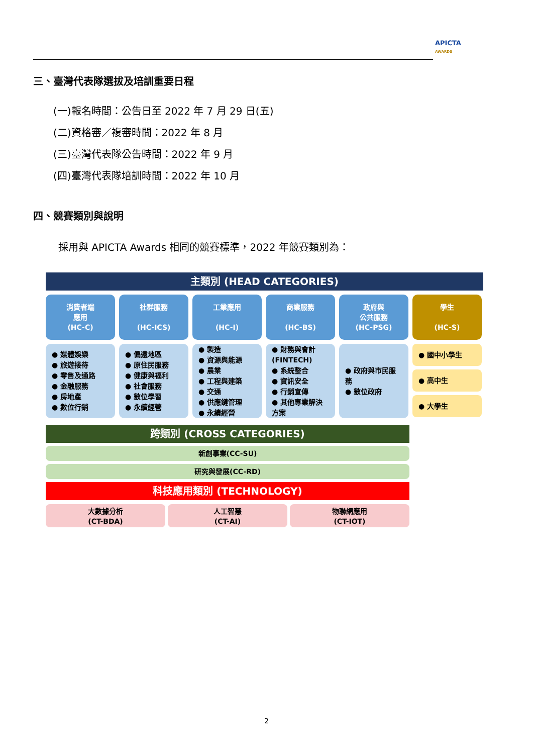APICTA
AWARDS
三、臺灣代表隊選拔及培訓重要日程
(一)報名時間：公告日至 2022 年 7 月 29 日(五)
(二)資格審／複審時間：2022 年 8 月
(三)臺灣代表隊公告時間：2022 年 9 月
(四)臺灣代表隊培訓時間：2022 年 10 月
四、競賽類別與說明
採用與 APICTA Awards 相同的競賽標準，2022 年競賽類別為：
主類別 (HEAD CATEGORIES)
消費者端
應用
(HC-C)
社群服務
(HC-ICS)
工業應用
(HC-I)
商業服務
(HC-BS)
政府與
公共服務
(HC-PSG)
學生
(HC-S)
● 媒體娛樂
● 旅遊接待
● 零售及通路
● 金融服務
● 房地產
● 數位行銷
● 偏遠地區
● 原住民服務
● 健康與福利
● 社會服務
● 數位學習
● 永續經營
● 製造
● 資源與能源
● 農業
● 工程與建築
● 交通
● 供應鏈管理
● 永續經營
● 財務與會計 (FINTECH)
● 系統整合
● 資訊安全
● 行銷宣傳
● 其他專業解決方案
● 政府與市民服務
● 數位政府
● 國中小學生
● 高中生
● 大學生
跨類別 (CROSS CATEGORIES)
新創事業(CC-SU)
研究與發展(CC-RD)
科技應用類別 (TECHNOLOGY)
大數據分析
(CT-BDA)
人工智慧
(CT-AI)
物聯網應用
(CT-IOT)
2